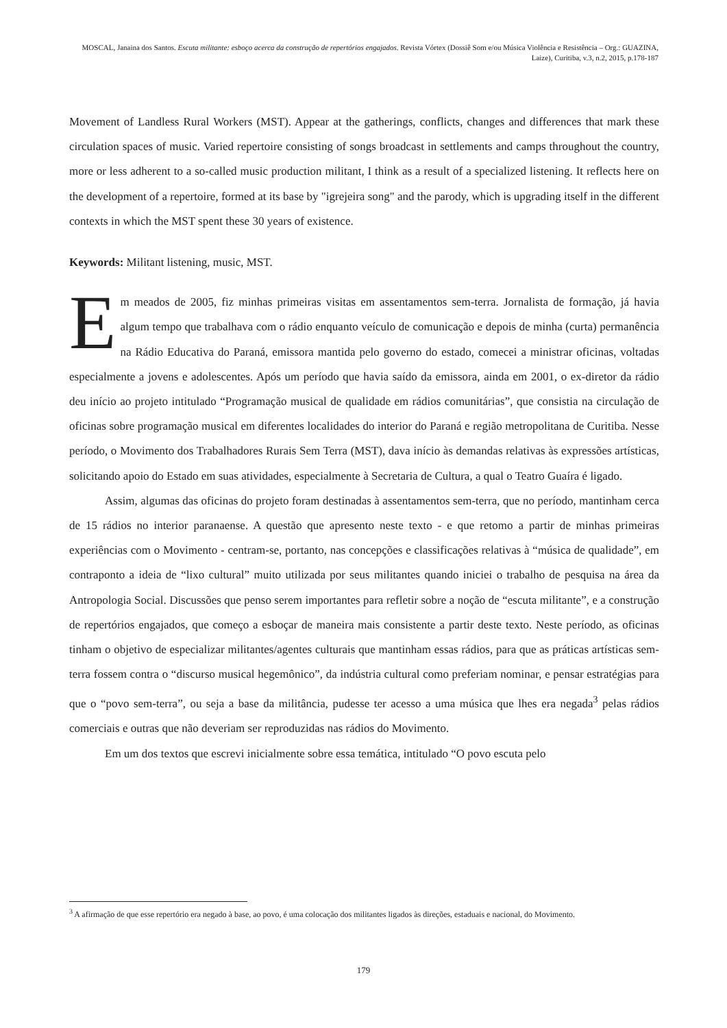MOSCAL, Janaina dos Santos. Escuta militante: esboço acerca da construção de repertórios engajados. Revista Vórtex (Dossiê Som e/ou Música Violência e Resistência – Org.: GUAZINA, Laize), Curitiba, v.3, n.2, 2015, p.178-187
Movement of Landless Rural Workers (MST). Appear at the gatherings, conflicts, changes and differences that mark these circulation spaces of music. Varied repertoire consisting of songs broadcast in settlements and camps throughout the country, more or less adherent to a so-called music production militant, I think as a result of a specialized listening. It reflects here on the development of a repertoire, formed at its base by "igrejeira song" and the parody, which is upgrading itself in the different contexts in which the MST spent these 30 years of existence.
Keywords: Militant listening, music, MST.
Em meados de 2005, fiz minhas primeiras visitas em assentamentos sem-terra. Jornalista de formação, já havia algum tempo que trabalhava com o rádio enquanto veículo de comunicação e depois de minha (curta) permanência na Rádio Educativa do Paraná, emissora mantida pelo governo do estado, comecei a ministrar oficinas, voltadas especialmente a jovens e adolescentes. Após um período que havia saído da emissora, ainda em 2001, o ex-diretor da rádio deu início ao projeto intitulado “Programação musical de qualidade em rádios comunitárias”, que consistia na circulação de oficinas sobre programação musical em diferentes localidades do interior do Paraná e região metropolitana de Curitiba. Nesse período, o Movimento dos Trabalhadores Rurais Sem Terra (MST), dava início às demandas relativas às expressões artísticas, solicitando apoio do Estado em suas atividades, especialmente à Secretaria de Cultura, a qual o Teatro Guaíra é ligado.
Assim, algumas das oficinas do projeto foram destinadas à assentamentos sem-terra, que no período, mantinham cerca de 15 rádios no interior paranaense. A questão que apresento neste texto - e que retomo a partir de minhas primeiras experiências com o Movimento - centram-se, portanto, nas concepções e classificações relativas à “música de qualidade”, em contraponto a ideia de “lixo cultural” muito utilizada por seus militantes quando iniciei o trabalho de pesquisa na área da Antropologia Social. Discussões que penso serem importantes para refletir sobre a noção de “escuta militante”, e a construção de repertórios engajados, que começo a esboçar de maneira mais consistente a partir deste texto. Neste período, as oficinas tinham o objetivo de especializar militantes/agentes culturais que mantinham essas rádios, para que as práticas artísticas sem-terra fossem contra o “discurso musical hegemônico”, da indústria cultural como preferiam nominar, e pensar estratégias para que o “povo sem-terra”, ou seja a base da militância, pudesse ter acesso a uma música que lhes era negada<sup>3</sup> pelas rádios comerciais e outras que não deveriam ser reproduzidas nas rádios do Movimento.
Em um dos textos que escrevi inicialmente sobre essa temática, intitulado “O povo escuta pelo
<sup>3</sup> A afirmação de que esse repertório era negado à base, ao povo, é uma colocação dos militantes ligados às direções, estaduais e nacional, do Movimento.
179